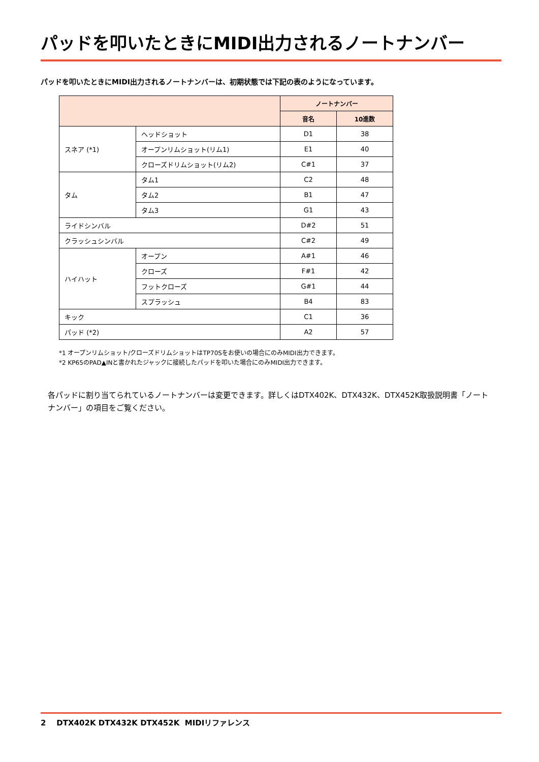パッドを叩いたときにMIDI出力されるノートナンバー
パッドを叩いたときにMIDI出力されるノートナンバーは、初期状態では下記の表のようになっています。
| | | ノートナンバー | |
| --- | --- | --- | --- |
| | | 音名 | 10進数 |
| スネア (*1) | ヘッドショット | D1 | 38 |
| | オープンリムショット(リム1) | E1 | 40 |
| | クローズドリムショット(リム2) | C#1 | 37 |
| タム | タム1 | C2 | 48 |
| | タム2 | B1 | 47 |
| | タム3 | G1 | 43 |
| ライドシンバル | | D#2 | 51 |
| クラッシュシンバル | | C#2 | 49 |
| ハイハット | オープン | A#1 | 46 |
| | クローズ | F#1 | 42 |
| | フットクローズ | G#1 | 44 |
| | スプラッシュ | B4 | 83 |
| キック | | C1 | 36 |
| パッド (*2) | | A2 | 57 |
*1 オープンリムショット/クローズドリムショットはTP70Sをお使いの場合にのみMIDI出力できます。
*2 KP65のPAD▲INと書かれたジャックに接続したパッドを叩いた場合にのみMIDI出力できます。
各パッドに割り当てられているノートナンバーは変更できます。詳しくはDTX402K、DTX432K、DTX452K取扱説明書「ノートナンバー」の項目をご覧ください。
2 DTX402K DTX432K DTX452K MIDIリファレンス